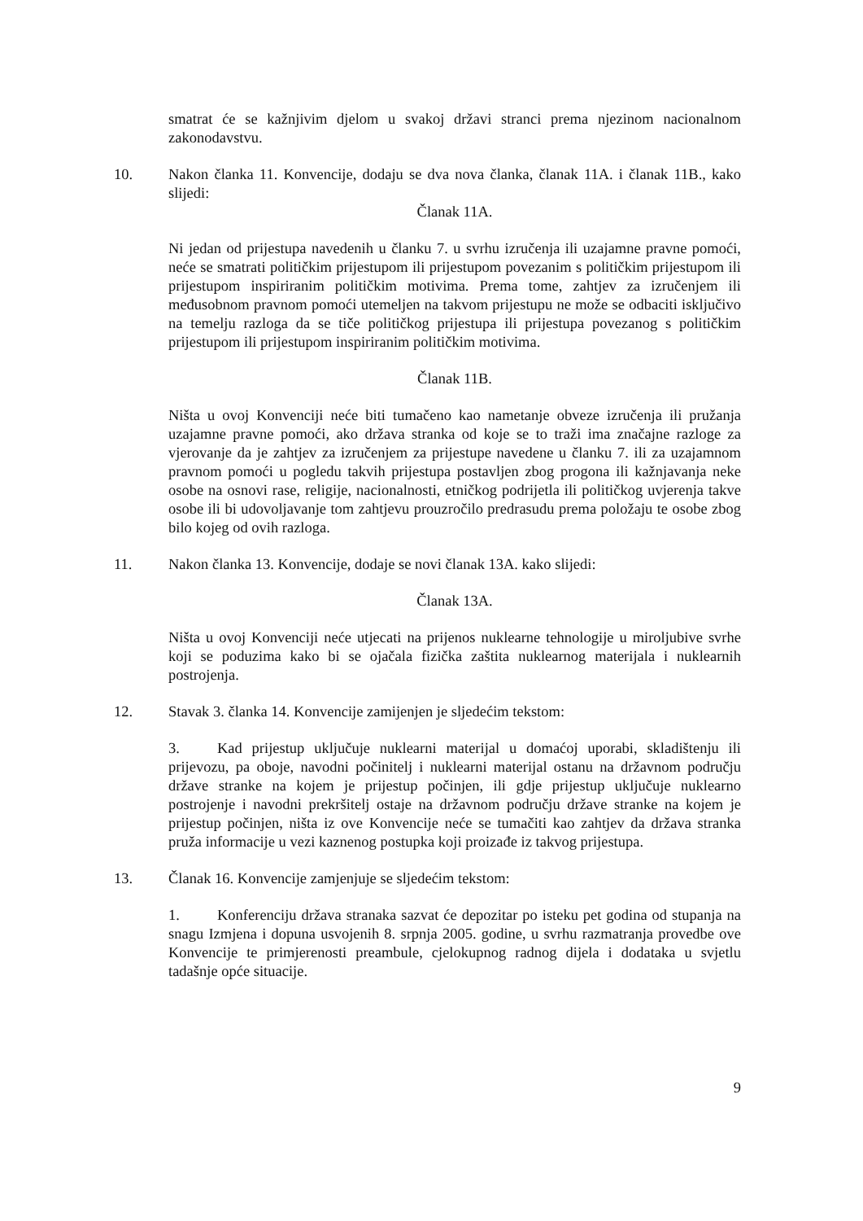smatrat će se kažnjivim djelom u svakoj državi stranci prema njezinom nacionalnom zakonodavstvu.
10. Nakon članka 11. Konvencije, dodaju se dva nova članka, članak 11A. i članak 11B., kako slijedi:
Članak 11A.
Ni jedan od prijestupa navedenih u članku 7. u svrhu izručenja ili uzajamne pravne pomoći, neće se smatrati političkim prijestupom ili prijestupom povezanim s političkim prijestupom ili prijestupom inspiriranim političkim motivima. Prema tome, zahtjev za izručenjem ili međusobnom pravnom pomoći utemeljen na takvom prijestupu ne može se odbaciti isključivo na temelju razloga da se tiče političkog prijestupa ili prijestupa povezanog s političkim prijestupom ili prijestupom inspiriranim političkim motivima.
Članak 11B.
Ništa u ovoj Konvenciji neće biti tumačeno kao nametanje obveze izručenja ili pružanja uzajamne pravne pomoći, ako država stranka od koje se to traži ima značajne razloge za vjerovanje da je zahtjev za izručenjem za prijestupe navedene u članku 7. ili za uzajamnom pravnom pomoći u pogledu takvih prijestupa postavljen zbog progona ili kažnjavanja neke osobe na osnovi rase, religije, nacionalnosti, etničkog podrijetla ili političkog uvjerenja takve osobe ili bi udovoljavanje tom zahtjevu prouzročilo predrasudu prema položaju te osobe zbog bilo kojeg od ovih razloga.
11. Nakon članka 13. Konvencije, dodaje se novi članak 13A. kako slijedi:
Članak 13A.
Ništa u ovoj Konvenciji neće utjecati na prijenos nuklearne tehnologije u miroljubive svrhe koji se poduzima kako bi se ojačala fizička zaštita nuklearnog materijala i nuklearnih postrojenja.
12. Stavak 3. članka 14. Konvencije zamijenjen je sljedećim tekstom:
3. Kad prijestup uključuje nuklearni materijal u domaćoj uporabi, skladištenju ili prijevozu, pa oboje, navodni počinitelj i nuklearni materijal ostanu na državnom području države stranke na kojem je prijestup počinjen, ili gdje prijestup uključuje nuklearno postrojenje i navodni prekršitelj ostaje na državnom području države stranke na kojem je prijestup počinjen, ništa iz ove Konvencije neće se tumačiti kao zahtjev da država stranka pruža informacije u vezi kaznenog postupka koji proizađe iz takvog prijestupa.
13. Članak 16. Konvencije zamjenjuje se sljedećim tekstom:
1. Konferenciju država stranaka sazvat će depozitar po isteku pet godina od stupanja na snagu Izmjena i dopuna usvojenih 8. srpnja 2005. godine, u svrhu razmatranja provedbe ove Konvencije te primjerenosti preambule, cjelokupnog radnog dijela i dodataka u svjetlu tadašnje opće situacije.
9